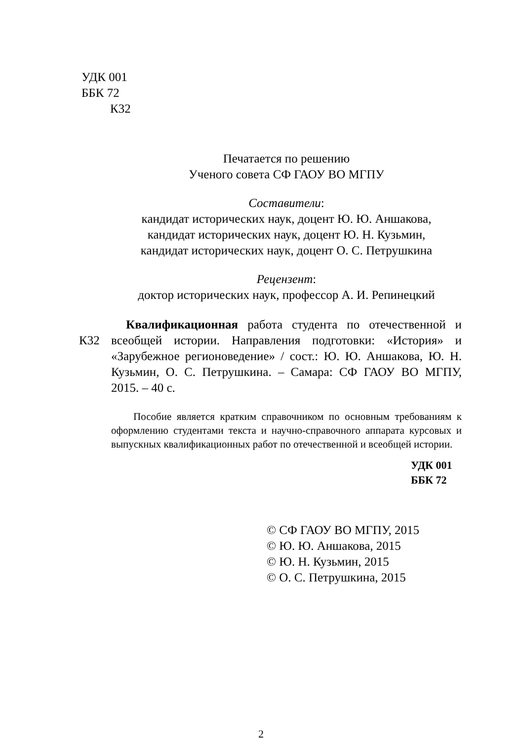УДК 001
ББК 72
К32
Печатается по решению
Ученого совета СФ ГАОУ ВО МГПУ
Составители:
кандидат исторических наук, доцент Ю. Ю. Аншакова,
кандидат исторических наук, доцент Ю. Н. Кузьмин,
кандидат исторических наук, доцент О. С. Петрушкина
Рецензент:
доктор исторических наук, профессор А. И. Репинецкий
К32
Квалификационная работа студента по отечественной и всеобщей истории. Направления подготовки: «История» и «Зарубежное регионоведение» / сост.: Ю. Ю. Аншакова, Ю. Н. Кузьмин, О. С. Петрушкина. – Самара: СФ ГАОУ ВО МГПУ, 2015. – 40 с.
Пособие является кратким справочником по основным требованиям к оформлению студентами текста и научно-справочного аппарата курсовых и выпускных квалификационных работ по отечественной и всеобщей истории.
УДК 001
ББК 72
© СФ ГАОУ ВО МГПУ, 2015
© Ю. Ю. Аншакова, 2015
© Ю. Н. Кузьмин, 2015
© О. С. Петрушкина, 2015
2